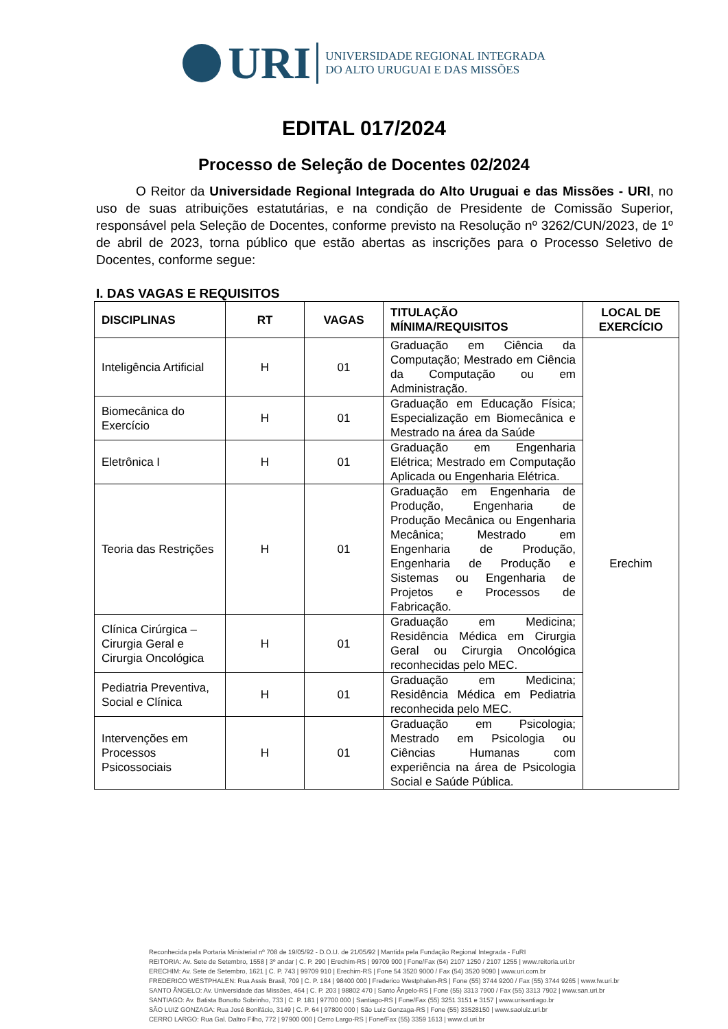URI
UNIVERSIDADE REGIONAL INTEGRADA
DO ALTO URUGUAI E DAS MISSÕES
EDITAL 017/2024
Processo de Seleção de Docentes 02/2024
O Reitor da Universidade Regional Integrada do Alto Uruguai e das Missões - URI, no uso de suas atribuições estatutárias, e na condição de Presidente de Comissão Superior, responsável pela Seleção de Docentes, conforme previsto na Resolução nº 3262/CUN/2023, de 1º de abril de 2023, torna público que estão abertas as inscrições para o Processo Seletivo de Docentes, conforme segue:
I. DAS VAGAS E REQUISITOS
| DISCIPLINAS | RT | VAGAS | TITULAÇÃO MÍNIMA/REQUISITOS | LOCAL DE EXERCÍCIO |
| --- | --- | --- | --- | --- |
| Inteligência Artificial | H | 01 | Graduação em Ciência da Computação; Mestrado em Ciência da Computação ou em Administração. | Erechim |
| Biomecânica do Exercício | H | 01 | Graduação em Educação Física; Especialização em Biomecânica e Mestrado na área da Saúde | |
| Eletrônica I | H | 01 | Graduação em Engenharia Elétrica; Mestrado em Computação Aplicada ou Engenharia Elétrica. | |
| Teoria das Restrições | H | 01 | Graduação em Engenharia de Produção, Engenharia de Produção Mecânica ou Engenharia Mecânica; Mestrado em Engenharia de Produção, Engenharia de Produção e Sistemas ou Engenharia de Projetos e Processos de Fabricação. | |
| Clínica Cirúrgica – Cirurgia Geral e Cirurgia Oncológica | H | 01 | Graduação em Medicina; Residência Médica em Cirurgia Geral ou Cirurgia Oncológica reconhecidas pelo MEC. | |
| Pediatria Preventiva, Social e Clínica | H | 01 | Graduação em Medicina; Residência Médica em Pediatria reconhecida pelo MEC. | |
| Intervenções em Processos Psicossociais | H | 01 | Graduação em Psicologia; Mestrado em Psicologia ou Ciências Humanas com experiência na área de Psicologia Social e Saúde Pública. | |
Reconhecida pela Portaria Ministerial nº 708 de 19/05/92 - D.O.U. de 21/05/92 | Mantida pela Fundação Regional Integrada - FuRI
REITORIA: Av. Sete de Setembro, 1558 | 3º andar | C. P. 290 | Erechim-RS | 99709 900 | Fone/Fax (54) 2107 1250 / 2107 1255 | www.reitoria.uri.br
ERECHIM: Av. Sete de Setembro, 1621 | C. P. 743 | 99709 910 | Erechim-RS | Fone 54 3520 9000 / Fax (54) 3520 9090 | www.uri.com.br
FREDERICO WESTPHALEN: Rua Assis Brasil, 709 | C. P. 184 | 98400 000 | Frederico Westphalen-RS | Fone (55) 3744 9200 / Fax (55) 3744 9265 | www.fw.uri.br
SANTO ÂNGELO: Av. Universidade das Missões, 464 | C. P. 203 | 98802 470 | Santo Ângelo-RS | Fone (55) 3313 7900 / Fax (55) 3313 7902 | www.san.uri.br
SANTIAGO: Av. Batista Bonotto Sobrinho, 733 | C. P. 181 | 97700 000 | Santiago-RS | Fone/Fax (55) 3251 3151 e 3157 | www.urisantiago.br
SÃO LUIZ GONZAGA: Rua José Bonifácio, 3149 | C. P. 64 | 97800 000 | São Luiz Gonzaga-RS | Fone (55) 33528150 | www.saoluiz.uri.br
CERRO LARGO: Rua Gal. Daltro Filho, 772 | 97900 000 | Cerro Largo-RS | Fone/Fax (55) 3359 1613 | www.cl.uri.br